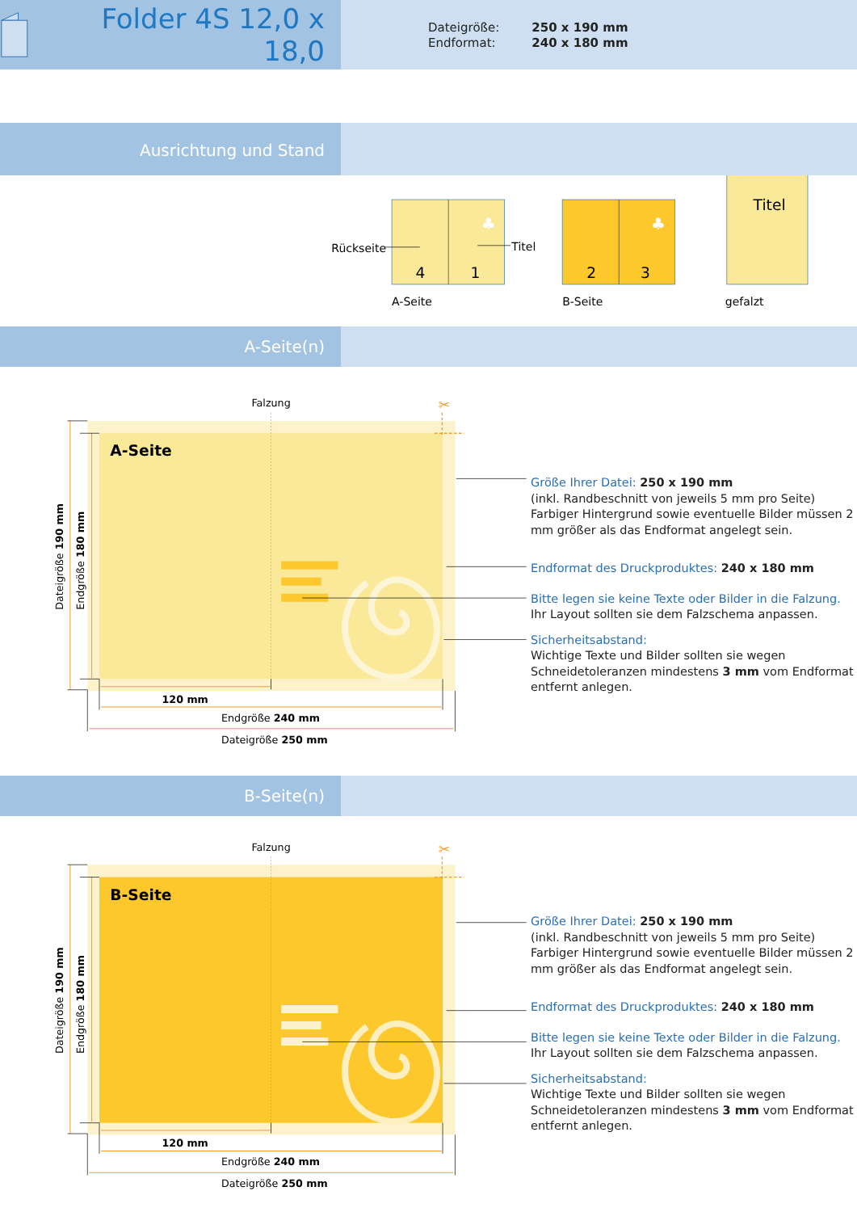Folder 4S 12,0 x 18,0
| Dateigröße: | 250 x 190 mm |
| Endformat: | 240 x 180 mm |
Ausrichtung und Stand
♣
Rückseite
Titel
4
1
A-Seite
♣
2
3
B-Seite
Titel
gefalzt
A-Seite(n)
Falzung
A-Seite
✂
120 mm
Endgröße 240 mm
Dateigröße 250 mm
Dateigröße 190 mm
Endgröße 180 mm
Größe Ihrer Datei: 250 x 190 mm
(inkl. Randbeschnitt von jeweils 5 mm pro Seite)
Farbiger Hintergrund sowie eventuelle Bilder müssen 2 mm größer als das Endformat angelegt sein.
Endformat des Druckproduktes: 240 x 180 mm
Bitte legen sie keine Texte oder Bilder in die Falzung.
Ihr Layout sollten sie dem Falzschema anpassen.
Sicherheitsabstand:
Wichtige Texte und Bilder sollten sie wegen Schneidetoleranzen mindestens 3 mm vom Endformat entfernt anlegen.
B-Seite(n)
Falzung
B-Seite
✂
120 mm
Endgröße 240 mm
Dateigröße 250 mm
Dateigröße 190 mm
Endgröße 180 mm
Größe Ihrer Datei: 250 x 190 mm
(inkl. Randbeschnitt von jeweils 5 mm pro Seite)
Farbiger Hintergrund sowie eventuelle Bilder müssen 2 mm größer als das Endformat angelegt sein.
Endformat des Druckproduktes: 240 x 180 mm
Bitte legen sie keine Texte oder Bilder in die Falzung.
Ihr Layout sollten sie dem Falzschema anpassen.
Sicherheitsabstand:
Wichtige Texte und Bilder sollten sie wegen Schneidetoleranzen mindestens 3 mm vom Endformat entfernt anlegen.